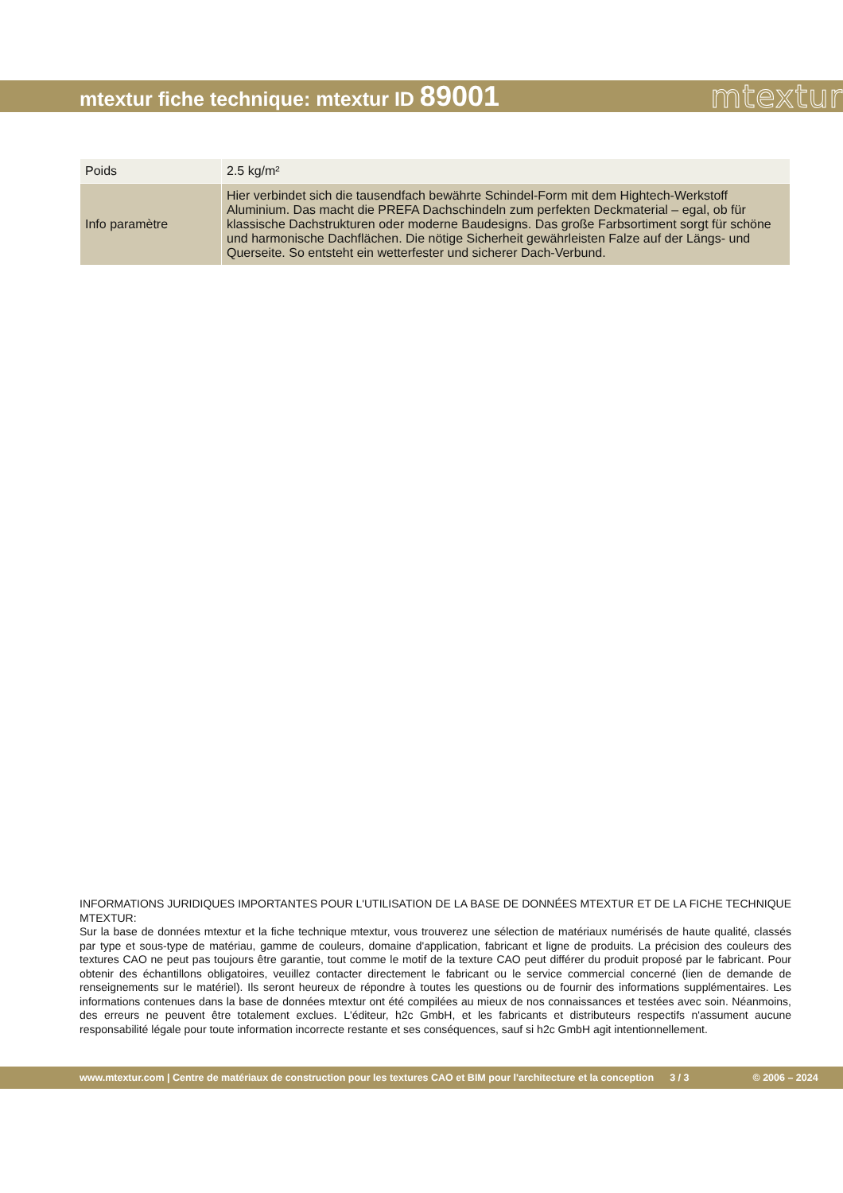mtextur fiche technique: mtextur ID 89001
mtextur
| Poids | 2.5 kg/m² |
| Info paramètre | Hier verbindet sich die tausendfach bewährte Schindel-Form mit dem Hightech-Werkstoff Aluminium. Das macht die PREFA Dachschindeln zum perfekten Deckmaterial – egal, ob für klassische Dachstrukturen oder moderne Baudesigns. Das große Farbsortiment sorgt für schöne und harmonische Dachflächen. Die nötige Sicherheit gewährleisten Falze auf der Längs- und Querseite. So entsteht ein wetterfester und sicherer Dach-Verbund. |
INFORMATIONS JURIDIQUES IMPORTANTES POUR L'UTILISATION DE LA BASE DE DONNÉES MTEXTUR ET DE LA FICHE TECHNIQUE MTEXTUR:
Sur la base de données mtextur et la fiche technique mtextur, vous trouverez une sélection de matériaux numérisés de haute qualité, classés par type et sous-type de matériau, gamme de couleurs, domaine d'application, fabricant et ligne de produits. La précision des couleurs des textures CAO ne peut pas toujours être garantie, tout comme le motif de la texture CAO peut différer du produit proposé par le fabricant. Pour obtenir des échantillons obligatoires, veuillez contacter directement le fabricant ou le service commercial concerné (lien de demande de renseignements sur le matériel). Ils seront heureux de répondre à toutes les questions ou de fournir des informations supplémentaires. Les informations contenues dans la base de données mtextur ont été compilées au mieux de nos connaissances et testées avec soin. Néanmoins, des erreurs ne peuvent être totalement exclues. L'éditeur, h2c GmbH, et les fabricants et distributeurs respectifs n'assument aucune responsabilité légale pour toute information incorrecte restante et ses conséquences, sauf si h2c GmbH agit intentionnellement.
www.mtextur.com | Centre de matériaux de construction pour les textures CAO et BIM pour l'architecture et la conception 3 / 3 © 2006 – 2024